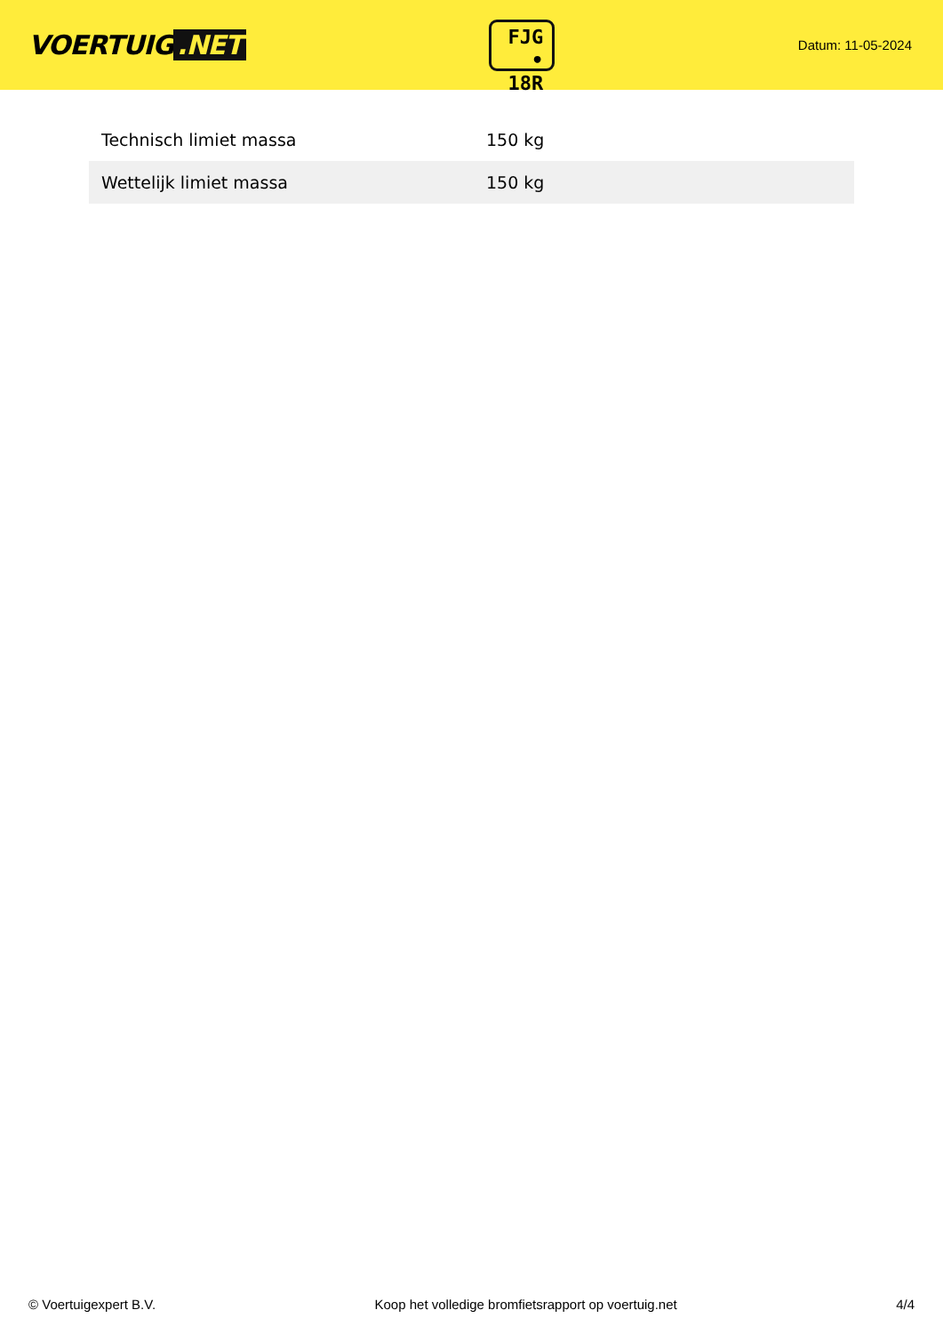VOERTUIG.NET
FJG
• 18R
Datum: 11-05-2024
| Technisch limiet massa | 150 kg |
| Wettelijk limiet massa | 150 kg |
© Voertuigexpert B.V. Koop het volledige bromfietsrapport op voertuig.net 4/4